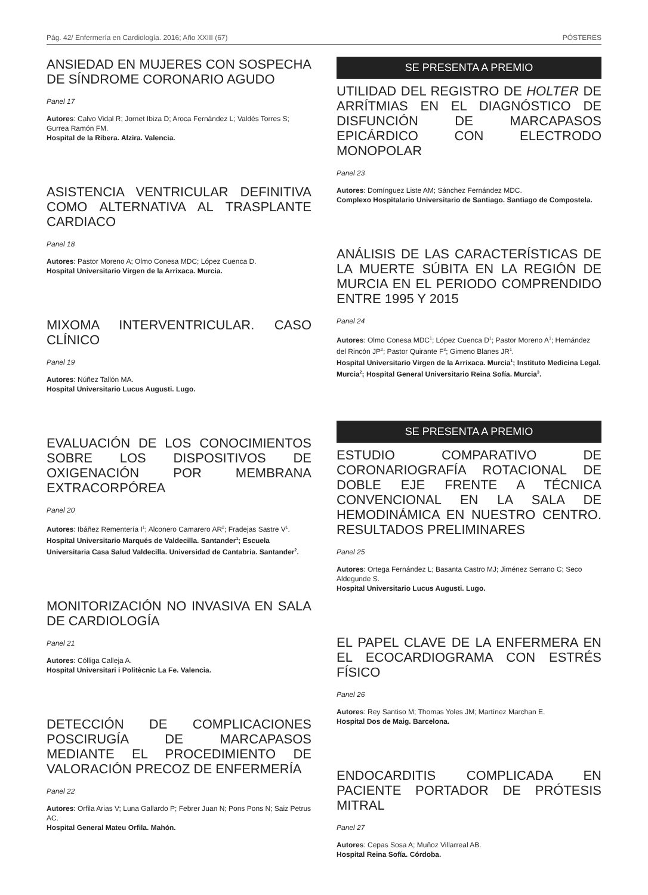Pág. 42/ Enfermería en Cardiología. 2016; Año XXIII (67) PÓSTERES
ANSIEDAD EN MUJERES CON SOSPECHA DE SÍNDROME CORONARIO AGUDO
Panel 17
Autores: Calvo Vidal R; Jornet Ibiza D; Aroca Fernández L; Valdés Torres S; Gurrea Ramón FM.
Hospital de la Ribera. Alzira. Valencia.
ASISTENCIA VENTRICULAR DEFINITIVA COMO ALTERNATIVA AL TRASPLANTE CARDIACO
Panel 18
Autores: Pastor Moreno A; Olmo Conesa MDC; López Cuenca D.
Hospital Universitario Virgen de la Arrixaca. Murcia.
MIXOMA INTERVENTRICULAR. CASO CLÍNICO
Panel 19
Autores: Núñez Tallón MA.
Hospital Universitario Lucus Augusti. Lugo.
EVALUACIÓN DE LOS CONOCIMIENTOS SOBRE LOS DISPOSITIVOS DE OXIGENACIÓN POR MEMBRANA EXTRACORPÓREA
Panel 20
Autores: Ibáñez Rementería I<sup>1</sup>; Alconero Camarero AR<sup>2</sup>; Fradejas Sastre V<sup>1</sup>.
Hospital Universitario Marqués de Valdecilla. Santander<sup>1</sup>; Escuela Universitaria Casa Salud Valdecilla. Universidad de Cantabria. Santander<sup>2</sup>.
MONITORIZACIÓN NO INVASIVA EN SALA DE CARDIOLOGÍA
Panel 21
Autores: Cólliga Calleja A.
Hospital Universitari i Politècnic La Fe. Valencia.
DETECCIÓN DE COMPLICACIONES POSCIRUGÍA DE MARCAPASOS MEDIANTE EL PROCEDIMIENTO DE VALORACIÓN PRECOZ DE ENFERMERÍA
Panel 22
Autores: Orfila Arias V; Luna Gallardo P; Febrer Juan N; Pons Pons N; Saiz Petrus AC.
Hospital General Mateu Orfila. Mahón.
SE PRESENTA A PREMIO
UTILIDAD DEL REGISTRO DE HOLTER DE ARRÍTMIAS EN EL DIAGNÓSTICO DE DISFUNCIÓN DE MARCAPASOS EPICÁRDICO CON ELECTRODO MONOPOLAR
Panel 23
Autores: Domínguez Liste AM; Sánchez Fernández MDC.
Complexo Hospitalario Universitario de Santiago. Santiago de Compostela.
ANÁLISIS DE LAS CARACTERÍSTICAS DE LA MUERTE SÚBITA EN LA REGIÓN DE MURCIA EN EL PERIODO COMPRENDIDO ENTRE 1995 Y 2015
Panel 24
Autores: Olmo Conesa MDC<sup>1</sup>; López Cuenca D<sup>1</sup>; Pastor Moreno A<sup>1</sup>; Hernández del Rincón JP<sup>2</sup>; Pastor Quirante F<sup>3</sup>; Gimeno Blanes JR<sup>1</sup>.
Hospital Universitario Virgen de la Arrixaca. Murcia<sup>1</sup>; Instituto Medicina Legal. Murcia<sup>2</sup>; Hospital General Universitario Reina Sofía. Murcia<sup>3</sup>.
SE PRESENTA A PREMIO
ESTUDIO COMPARATIVO DE CORONARIOGRAFÍA ROTACIONAL DE DOBLE EJE FRENTE A TÉCNICA CONVENCIONAL EN LA SALA DE HEMODINÁMICA EN NUESTRO CENTRO. RESULTADOS PRELIMINARES
Panel 25
Autores: Ortega Fernández L; Basanta Castro MJ; Jiménez Serrano C; Seco Aldegunde S.
Hospital Universitario Lucus Augusti. Lugo.
EL PAPEL CLAVE DE LA ENFERMERA EN EL ECOCARDIOGRAMA CON ESTRÉS FÍSICO
Panel 26
Autores: Rey Santiso M; Thomas Yoles JM; Martínez Marchan E.
Hospital Dos de Maig. Barcelona.
ENDOCARDITIS COMPLICADA EN PACIENTE PORTADOR DE PRÓTESIS MITRAL
Panel 27
Autores: Cepas Sosa A; Muñoz Villarreal AB.
Hospital Reina Sofía. Córdoba.